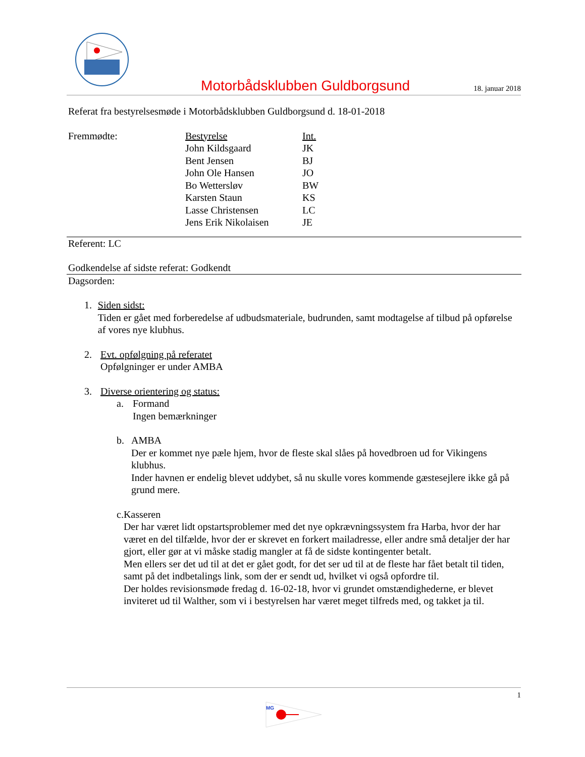Motorbådsklubben Guldborgsund
18. januar 2018
Referat fra bestyrelsesmøde i Motorbådsklubben Guldborgsund d. 18-01-2018
| Fremmødte: | Bestyrelse | Int. |
| | John Kildsgaard | JK |
| | Bent Jensen | BJ |
| | John Ole Hansen | JO |
| | Bo Wettersløv | BW |
| | Karsten Staun | KS |
| | Lasse Christensen | LC |
| | Jens Erik Nikolaisen | JE |
Referent: LC
Godkendelse af sidste referat: Godkendt
Dagsorden:
1. Siden sidst:
Tiden er gået med forberedelse af udbudsmateriale, budrunden, samt modtagelse af tilbud på opførelse af vores nye klubhus.
2. Evt. opfølgning på referatet
Opfølgninger er under AMBA
3. Diverse orientering og status:
a. Formand
Ingen bemærkninger
b. AMBA
Der er kommet nye pæle hjem, hvor de fleste skal slåes på hovedbroen ud for Vikingens klubhus.
Inder havnen er endelig blevet uddybet, så nu skulle vores kommende gæstesejlere ikke gå på grund mere.
c. Kasseren
Der har været lidt opstartsproblemer med det nye opkrævningssystem fra Harba, hvor der har været en del tilfælde, hvor der er skrevet en forkert mailadresse, eller andre små detaljer der har gjort, eller gør at vi måske stadig mangler at få de sidste kontingenter betalt.
Men ellers ser det ud til at det er gået godt, for det ser ud til at de fleste har fået betalt til tiden, samt på det indbetalings link, som der er sendt ud, hvilket vi også opfordre til.
Der holdes revisionsmøde fredag d. 16-02-18, hvor vi grundet omstændighederne, er blevet inviteret ud til Walther, som vi i bestyrelsen har været meget tilfreds med, og takket ja til.
1
MG